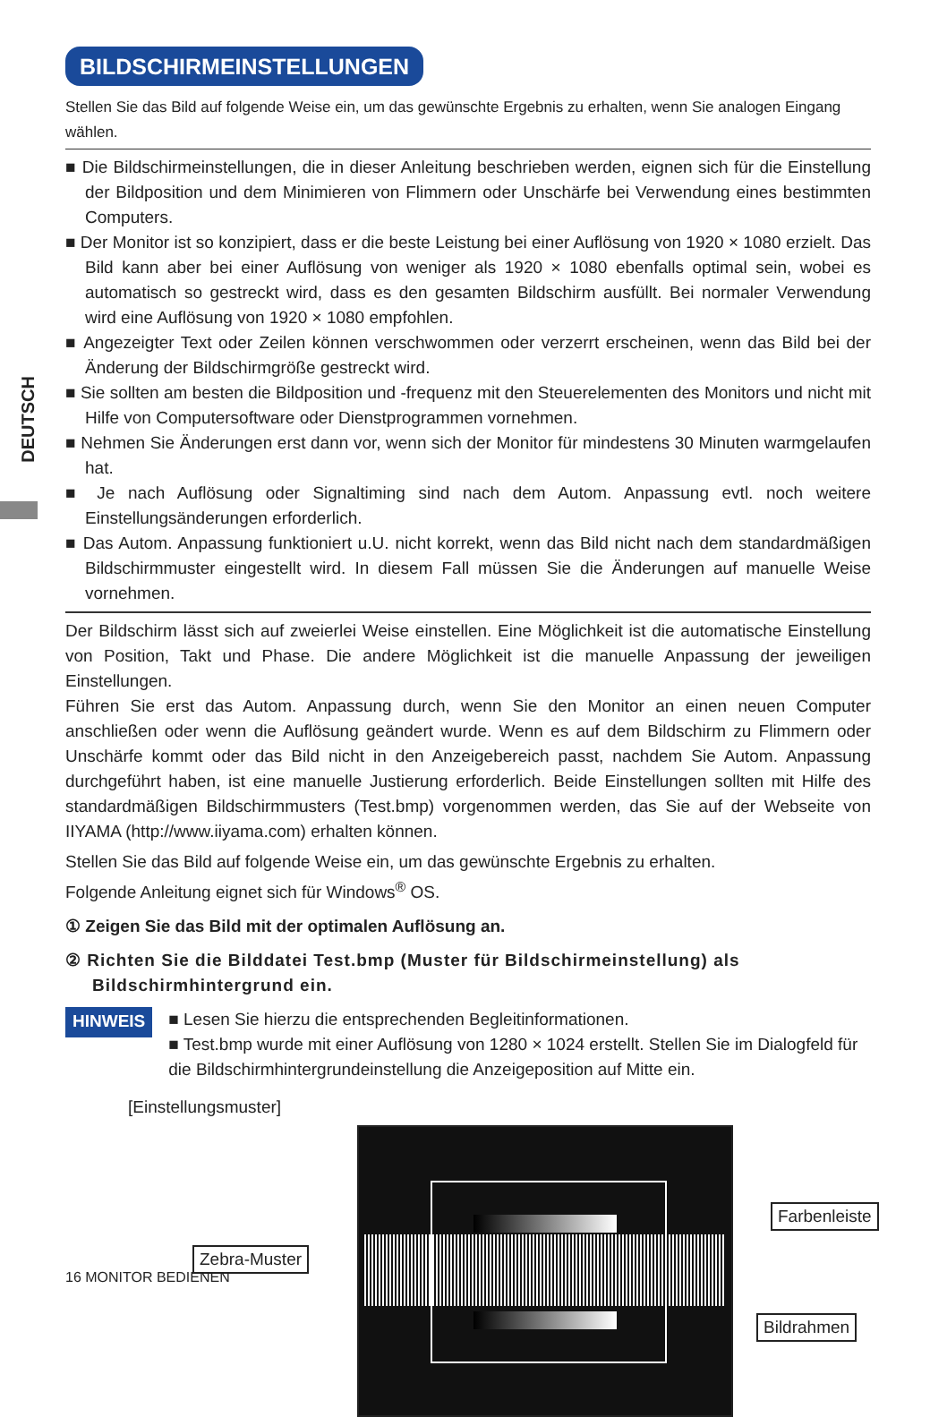DEUTSCH
BILDSCHIRMEINSTELLUNGEN
Stellen Sie das Bild auf folgende Weise ein, um das gewünschte Ergebnis zu erhalten, wenn Sie analogen Eingang wählen.
■ Die Bildschirmeinstellungen, die in dieser Anleitung beschrieben werden, eignen sich für die Einstellung der Bildposition und dem Minimieren von Flimmern oder Unschärfe bei Verwendung eines bestimmten Computers.
■ Der Monitor ist so konzipiert, dass er die beste Leistung bei einer Auflösung von 1920 × 1080 erzielt. Das Bild kann aber bei einer Auflösung von weniger als 1920 × 1080 ebenfalls optimal sein, wobei es automatisch so gestreckt wird, dass es den gesamten Bildschirm ausfüllt. Bei normaler Verwendung wird eine Auflösung von 1920 × 1080 empfohlen.
■ Angezeigter Text oder Zeilen können verschwommen oder verzerrt erscheinen, wenn das Bild bei der Änderung der Bildschirmgröße gestreckt wird.
■ Sie sollten am besten die Bildposition und -frequenz mit den Steuerelementen des Monitors und nicht mit Hilfe von Computersoftware oder Dienstprogrammen vornehmen.
■ Nehmen Sie Änderungen erst dann vor, wenn sich der Monitor für mindestens 30 Minuten warmgelaufen hat.
■ Je nach Auflösung oder Signaltiming sind nach dem Autom. Anpassung evtl. noch weitere Einstellungsänderungen erforderlich.
■ Das Autom. Anpassung funktioniert u.U. nicht korrekt, wenn das Bild nicht nach dem standardmäßigen Bildschirmmuster eingestellt wird. In diesem Fall müssen Sie die Änderungen auf manuelle Weise vornehmen.
Der Bildschirm lässt sich auf zweierlei Weise einstellen. Eine Möglichkeit ist die automatische Einstellung von Position, Takt und Phase. Die andere Möglichkeit ist die manuelle Anpassung der jeweiligen Einstellungen.
Führen Sie erst das Autom. Anpassung durch, wenn Sie den Monitor an einen neuen Computer anschließen oder wenn die Auflösung geändert wurde. Wenn es auf dem Bildschirm zu Flimmern oder Unschärfe kommt oder das Bild nicht in den Anzeigebereich passt, nachdem Sie Autom. Anpassung durchgeführt haben, ist eine manuelle Justierung erforderlich. Beide Einstellungen sollten mit Hilfe des standardmäßigen Bildschirmmusters (Test.bmp) vorgenommen werden, das Sie auf der Webseite von IIYAMA (http://www.iiyama.com) erhalten können.
Stellen Sie das Bild auf folgende Weise ein, um das gewünschte Ergebnis zu erhalten.
Folgende Anleitung eignet sich für Windows<sup>®</sup> OS.
① Zeigen Sie das Bild mit der optimalen Auflösung an.
② Richten Sie die Bilddatei Test.bmp (Muster für Bildschirmeinstellung) als Bildschirmhintergrund ein.
HINWEIS
■ Lesen Sie hierzu die entsprechenden Begleitinformationen.
■ Test.bmp wurde mit einer Auflösung von 1280 × 1024 erstellt. Stellen Sie im Dialogfeld für die Bildschirmhintergrundeinstellung die Anzeigeposition auf Mitte ein.
[Einstellungsmuster]
Farbenleiste
Zebra-Muster
Bildrahmen
16 MONITOR BEDIENEN